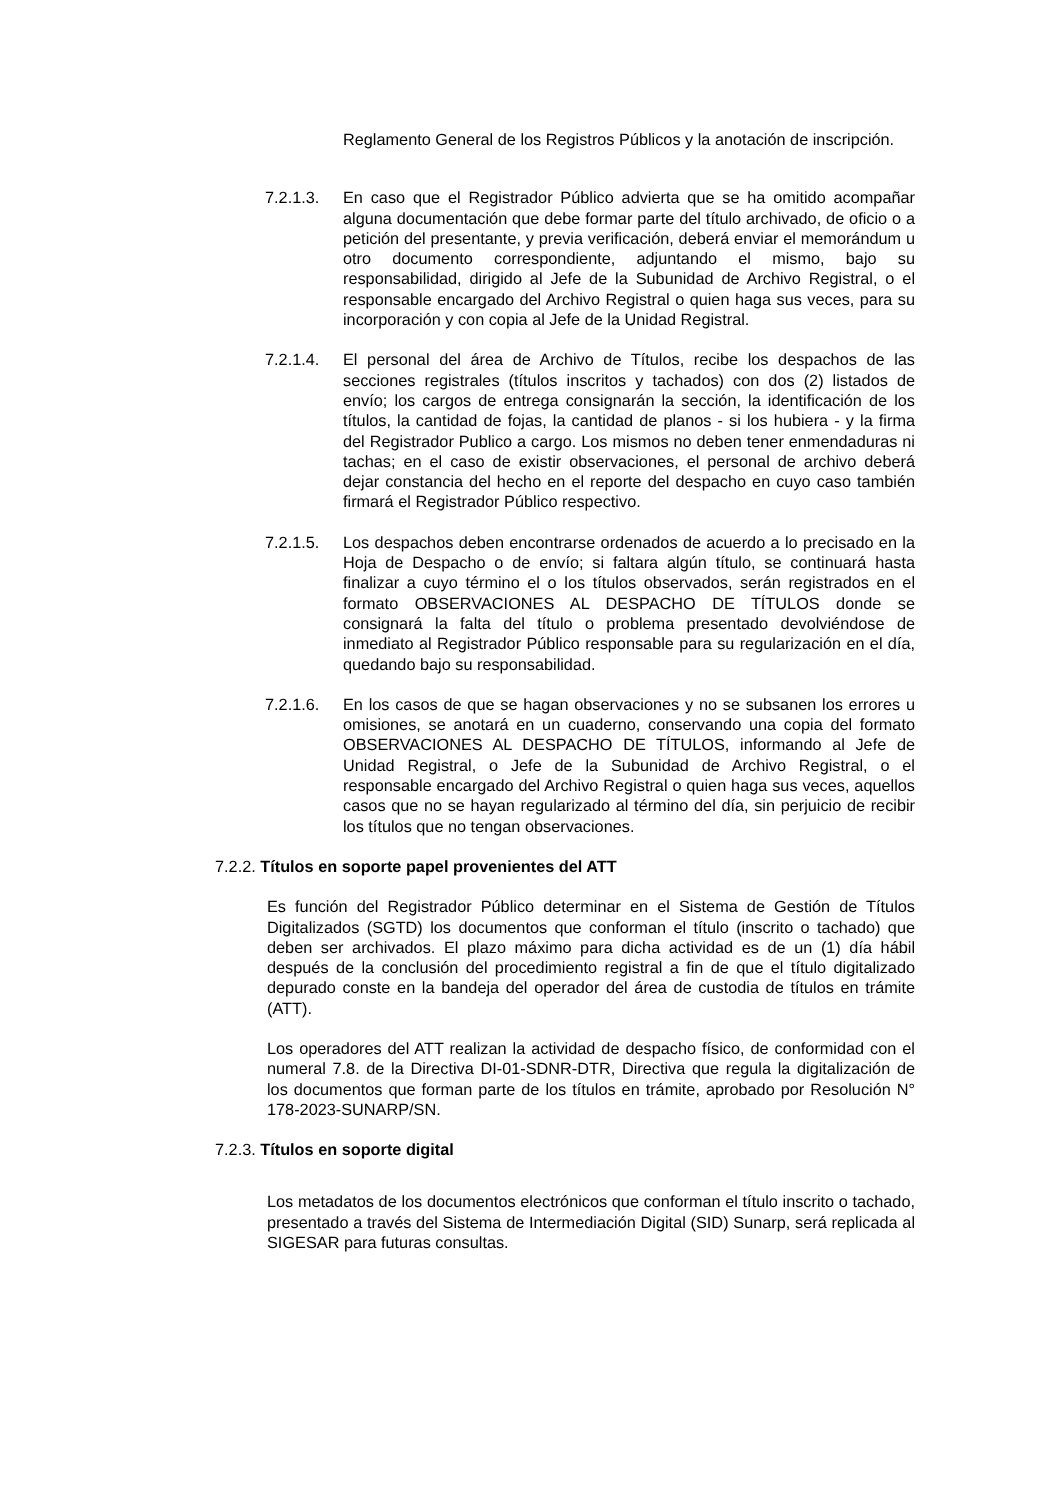Reglamento General de los Registros Públicos y la anotación de inscripción.
7.2.1.3.
En caso que el Registrador Público advierta que se ha omitido acompañar alguna documentación que debe formar parte del título archivado, de oficio o a petición del presentante, y previa verificación, deberá enviar el memorándum u otro documento correspondiente, adjuntando el mismo, bajo su responsabilidad, dirigido al Jefe de la Subunidad de Archivo Registral, o el responsable encargado del Archivo Registral o quien haga sus veces, para su incorporación y con copia al Jefe de la Unidad Registral.
7.2.1.4.
El personal del área de Archivo de Títulos, recibe los despachos de las secciones registrales (títulos inscritos y tachados) con dos (2) listados de envío; los cargos de entrega consignarán la sección, la identificación de los títulos, la cantidad de fojas, la cantidad de planos - si los hubiera - y la firma del Registrador Publico a cargo. Los mismos no deben tener enmendaduras ni tachas; en el caso de existir observaciones, el personal de archivo deberá dejar constancia del hecho en el reporte del despacho en cuyo caso también firmará el Registrador Público respectivo.
7.2.1.5.
Los despachos deben encontrarse ordenados de acuerdo a lo precisado en la Hoja de Despacho o de envío; si faltara algún título, se continuará hasta finalizar a cuyo término el o los títulos observados, serán registrados en el formato OBSERVACIONES AL DESPACHO DE TÍTULOS donde se consignará la falta del título o problema presentado devolviéndose de inmediato al Registrador Público responsable para su regularización en el día, quedando bajo su responsabilidad.
7.2.1.6.
En los casos de que se hagan observaciones y no se subsanen los errores u omisiones, se anotará en un cuaderno, conservando una copia del formato OBSERVACIONES AL DESPACHO DE TÍTULOS, informando al Jefe de Unidad Registral, o Jefe de la Subunidad de Archivo Registral, o el responsable encargado del Archivo Registral o quien haga sus veces, aquellos casos que no se hayan regularizado al término del día, sin perjuicio de recibir los títulos que no tengan observaciones.
7.2.2. Títulos en soporte papel provenientes del ATT
Es función del Registrador Público determinar en el Sistema de Gestión de Títulos Digitalizados (SGTD) los documentos que conforman el título (inscrito o tachado) que deben ser archivados. El plazo máximo para dicha actividad es de un (1) día hábil después de la conclusión del procedimiento registral a fin de que el título digitalizado depurado conste en la bandeja del operador del área de custodia de títulos en trámite (ATT).
Los operadores del ATT realizan la actividad de despacho físico, de conformidad con el numeral 7.8. de la Directiva DI-01-SDNR-DTR, Directiva que regula la digitalización de los documentos que forman parte de los títulos en trámite, aprobado por Resolución N° 178-2023-SUNARP/SN.
7.2.3. Títulos en soporte digital
Los metadatos de los documentos electrónicos que conforman el título inscrito o tachado, presentado a través del Sistema de Intermediación Digital (SID) Sunarp, será replicada al SIGESAR para futuras consultas.